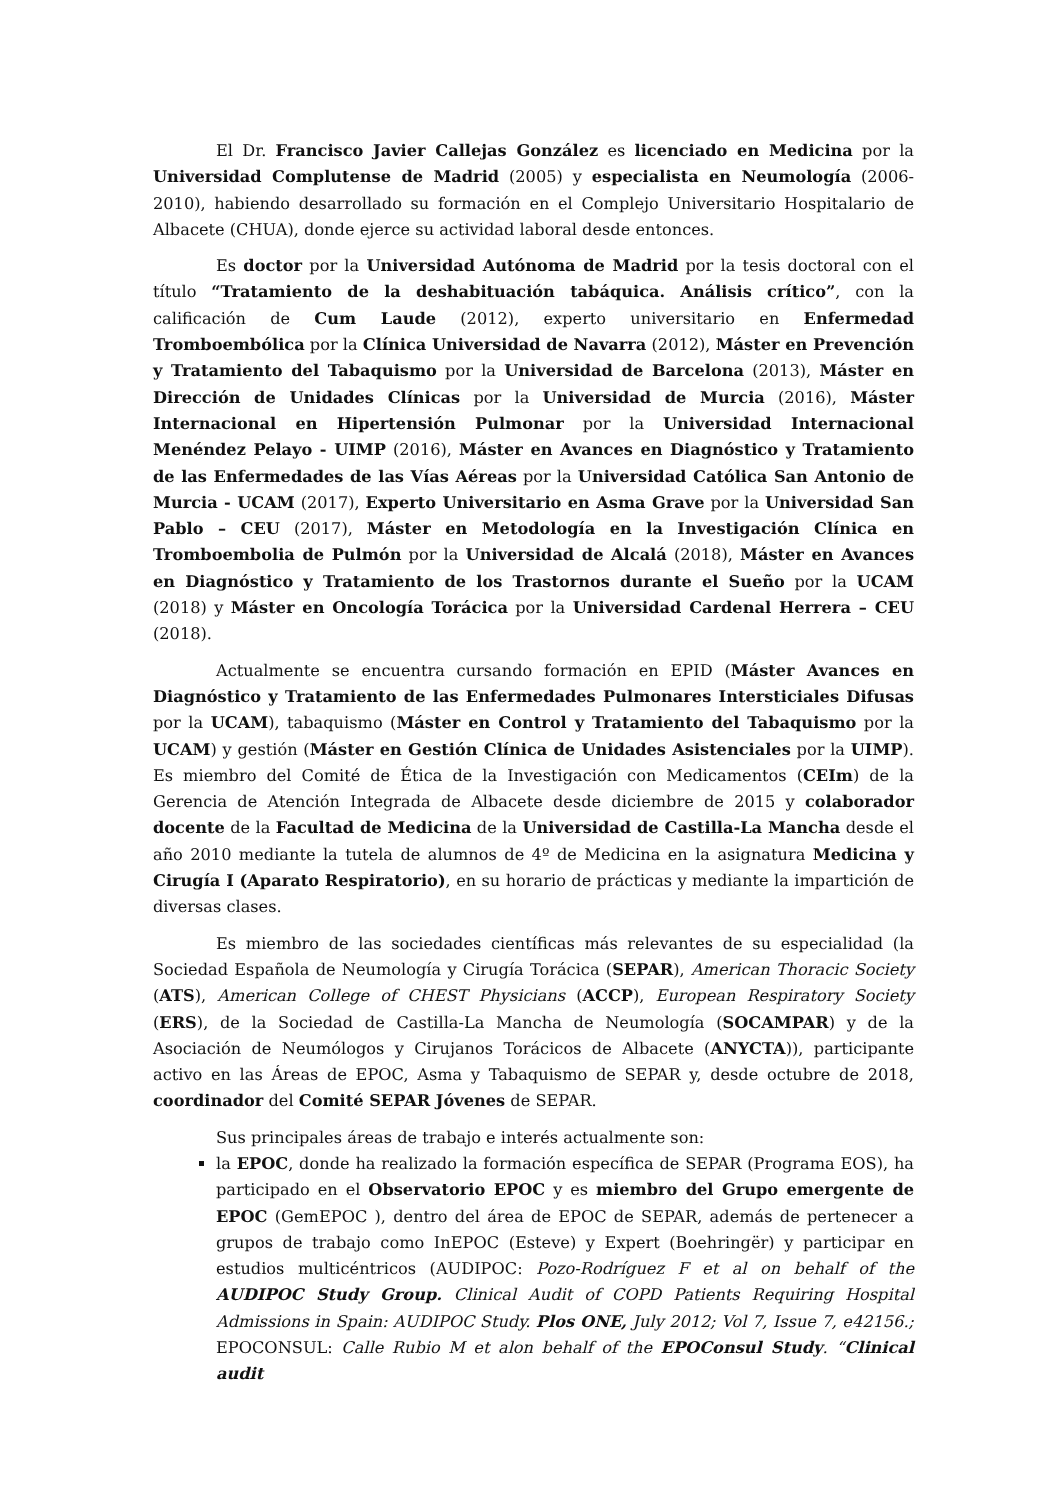El Dr. Francisco Javier Callejas González es licenciado en Medicina por la Universidad Complutense de Madrid (2005) y especialista en Neumología (2006-2010), habiendo desarrollado su formación en el Complejo Universitario Hospitalario de Albacete (CHUA), donde ejerce su actividad laboral desde entonces.
Es doctor por la Universidad Autónoma de Madrid por la tesis doctoral con el título “Tratamiento de la deshabituación tabáquica. Análisis crítico”, con la calificación de Cum Laude (2012), experto universitario en Enfermedad Tromboembólica por la Clínica Universidad de Navarra (2012), Máster en Prevención y Tratamiento del Tabaquismo por la Universidad de Barcelona (2013), Máster en Dirección de Unidades Clínicas por la Universidad de Murcia (2016), Máster Internacional en Hipertensión Pulmonar por la Universidad Internacional Menéndez Pelayo - UIMP (2016), Máster en Avances en Diagnóstico y Tratamiento de las Enfermedades de las Vías Aéreas por la Universidad Católica San Antonio de Murcia - UCAM (2017), Experto Universitario en Asma Grave por la Universidad San Pablo – CEU (2017), Máster en Metodología en la Investigación Clínica en Tromboembolia de Pulmón por la Universidad de Alcalá (2018), Máster en Avances en Diagnóstico y Tratamiento de los Trastornos durante el Sueño por la UCAM (2018) y Máster en Oncología Torácica por la Universidad Cardenal Herrera – CEU (2018).
Actualmente se encuentra cursando formación en EPID (Máster Avances en Diagnóstico y Tratamiento de las Enfermedades Pulmonares Intersticiales Difusas por la UCAM), tabaquismo (Máster en Control y Tratamiento del Tabaquismo por la UCAM) y gestión (Máster en Gestión Clínica de Unidades Asistenciales por la UIMP). Es miembro del Comité de Ética de la Investigación con Medicamentos (CEIm) de la Gerencia de Atención Integrada de Albacete desde diciembre de 2015 y colaborador docente de la Facultad de Medicina de la Universidad de Castilla-La Mancha desde el año 2010 mediante la tutela de alumnos de 4º de Medicina en la asignatura Medicina y Cirugía I (Aparato Respiratorio), en su horario de prácticas y mediante la impartición de diversas clases.
Es miembro de las sociedades científicas más relevantes de su especialidad (la Sociedad Española de Neumología y Cirugía Torácica (SEPAR), American Thoracic Society (ATS), American College of CHEST Physicians (ACCP), European Respiratory Society (ERS), de la Sociedad de Castilla-La Mancha de Neumología (SOCAMPAR) y de la Asociación de Neumólogos y Cirujanos Torácicos de Albacete (ANYCTA)), participante activo en las Áreas de EPOC, Asma y Tabaquismo de SEPAR y, desde octubre de 2018, coordinador del Comité SEPAR Jóvenes de SEPAR.
Sus principales áreas de trabajo e interés actualmente son:
la EPOC, donde ha realizado la formación específica de SEPAR (Programa EOS), ha participado en el Observatorio EPOC y es miembro del Grupo emergente de EPOC (GemEPOC ), dentro del área de EPOC de SEPAR, además de pertenecer a grupos de trabajo como InEPOC (Esteve) y Expert (Boehringër) y participar en estudios multicéntricos (AUDIPOC: Pozo-Rodríguez F et al on behalf of the AUDIPOC Study Group. Clinical Audit of COPD Patients Requiring Hospital Admissions in Spain: AUDIPOC Study. Plos ONE, July 2012; Vol 7, Issue 7, e42156.; EPOCONSUL: Calle Rubio M et alon behalf of the EPOConsul Study. “Clinical audit